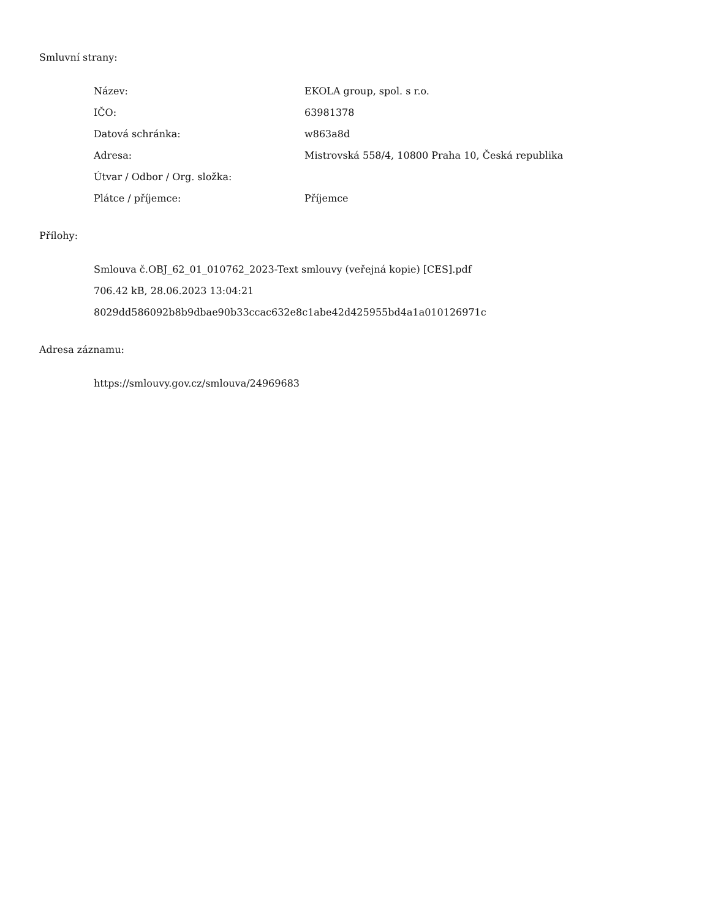Smluvní strany:
| Název: | EKOLA group, spol. s r.o. |
| IČO: | 63981378 |
| Datová schránka: | w863a8d |
| Adresa: | Mistrovská 558/4, 10800 Praha 10, Česká republika |
| Útvar / Odbor / Org. složka: | |
| Plátce / příjemce: | Příjemce |
Přílohy:
Smlouva č.OBJ_62_01_010762_2023-Text smlouvy (veřejná kopie) [CES].pdf
706.42 kB, 28.06.2023 13:04:21
8029dd586092b8b9dbae90b33ccac632e8c1abe42d425955bd4a1a010126971c
Adresa záznamu:
https://smlouvy.gov.cz/smlouva/24969683